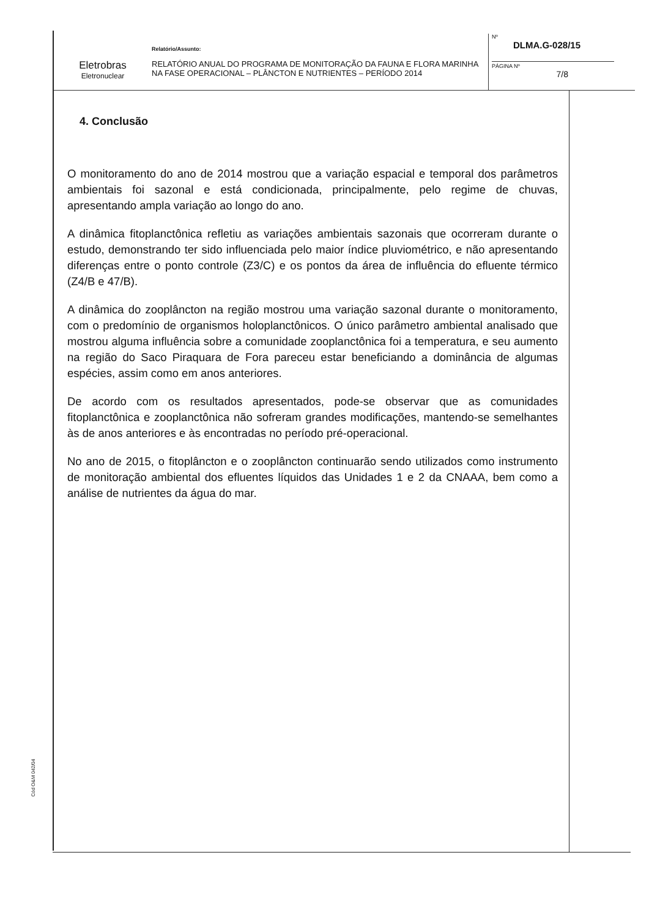Eletrobras
Eletronuclear
Relatório/Assunto:
RELATÓRIO ANUAL DO PROGRAMA DE MONITORAÇÃO DA FAUNA E FLORA MARINHA NA FASE OPERACIONAL – PLÂNCTON E NUTRIENTES – PERÍODO 2014
Nº
DLMA.G-028/15
PÁGINA Nº
7/8
4. Conclusão
O monitoramento do ano de 2014 mostrou que a variação espacial e temporal dos parâmetros ambientais foi sazonal e está condicionada, principalmente, pelo regime de chuvas, apresentando ampla variação ao longo do ano.
A dinâmica fitoplanctônica refletiu as variações ambientais sazonais que ocorreram durante o estudo, demonstrando ter sido influenciada pelo maior índice pluviométrico, e não apresentando diferenças entre o ponto controle (Z3/C) e os pontos da área de influência do efluente térmico (Z4/B e 47/B).
A dinâmica do zooplâncton na região mostrou uma variação sazonal durante o monitoramento, com o predomínio de organismos holoplanctônicos. O único parâmetro ambiental analisado que mostrou alguma influência sobre a comunidade zooplanctônica foi a temperatura, e seu aumento na região do Saco Piraquara de Fora pareceu estar beneficiando a dominância de algumas espécies, assim como em anos anteriores.
De acordo com os resultados apresentados, pode-se observar que as comunidades fitoplanctônica e zooplanctônica não sofreram grandes modificações, mantendo-se semelhantes às de anos anteriores e às encontradas no período pré-operacional.
No ano de 2015, o fitoplâncton e o zooplâncton continuarão sendo utilizados como instrumento de monitoração ambiental dos efluentes líquidos das Unidades 1 e 2 da CNAAA, bem como a análise de nutrientes da água do mar.
Cód O&M 042/04